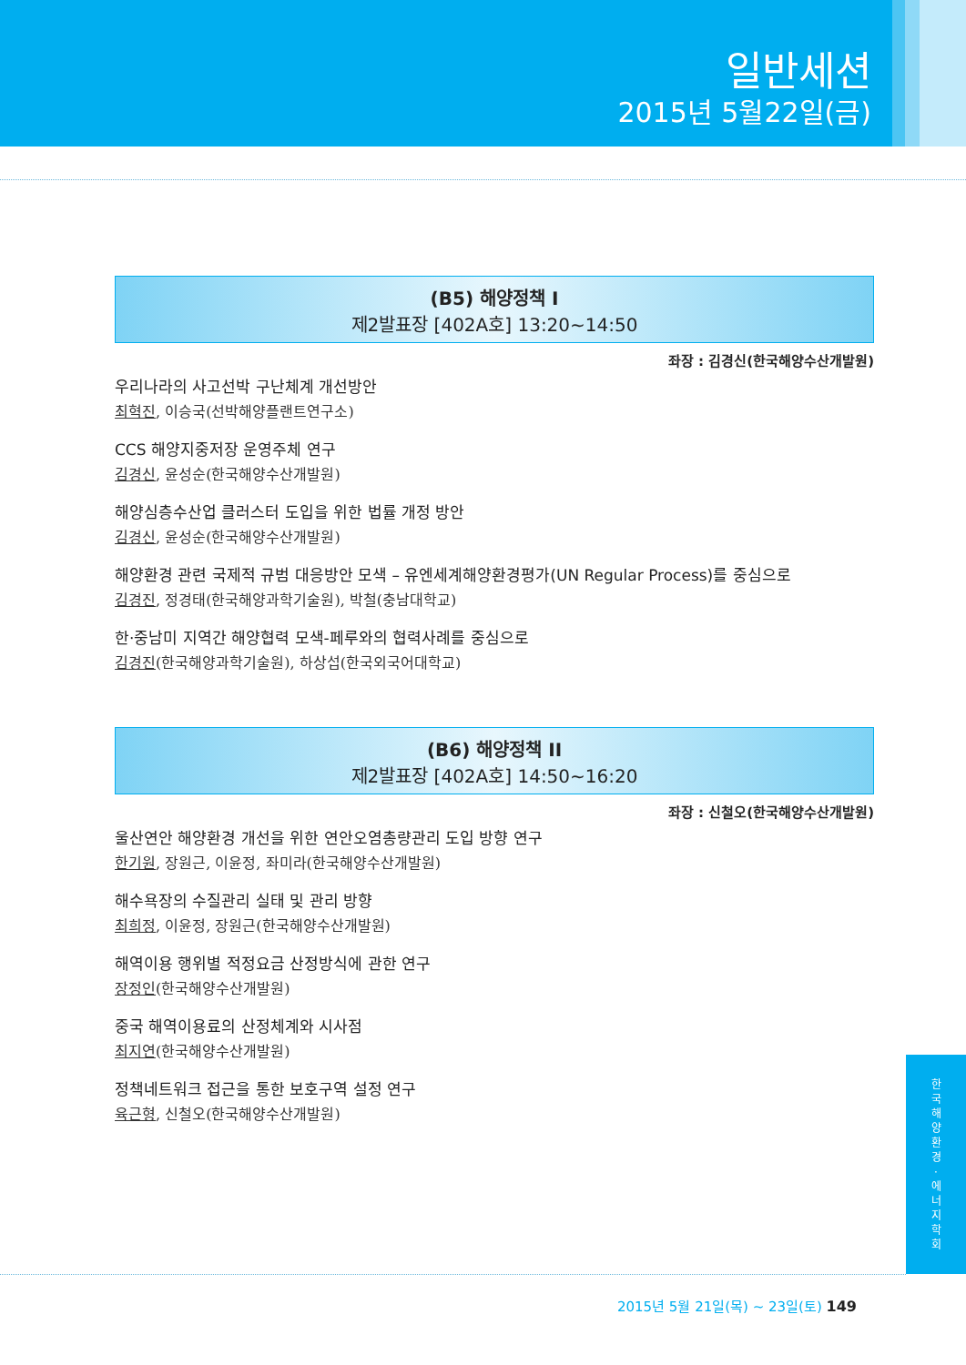일반세션
2015년 5월22일(금)
(B5) 해양정책 I
제2발표장 [402A호] 13:20~14:50
좌장 : 김경신(한국해양수산개발원)
우리나라의 사고선박 구난체계 개선방안
최혁진, 이승국(선박해양플랜트연구소)
CCS 해양지중저장 운영주체 연구
김경신, 윤성순(한국해양수산개발원)
해양심층수산업 클러스터 도입을 위한 법률 개정 방안
김경신, 윤성순(한국해양수산개발원)
해양환경 관련 국제적 규범 대응방안 모색 – 유엔세계해양환경평가(UN Regular Process)를 중심으로
김경진, 정경태(한국해양과학기술원), 박철(충남대학교)
한·중남미 지역간 해양협력 모색-페루와의 협력사례를 중심으로
김경진(한국해양과학기술원), 하상섭(한국외국어대학교)
(B6) 해양정책 II
제2발표장 [402A호] 14:50~16:20
좌장 : 신철오(한국해양수산개발원)
울산연안 해양환경 개선을 위한 연안오염총량관리 도입 방향 연구
한기원, 장원근, 이윤정, 좌미라(한국해양수산개발원)
해수욕장의 수질관리 실태 및 관리 방향
최희정, 이윤정, 장원근(한국해양수산개발원)
해역이용 행위별 적정요금 산정방식에 관한 연구
장정인(한국해양수산개발원)
중국 해역이용료의 산정체계와 시사점
최지연(한국해양수산개발원)
정책네트워크 접근을 통한 보호구역 설정 연구
육근형, 신철오(한국해양수산개발원)
한
국
해
양
환
경
·
에
너
지
학
회
2015년 5월 21일(목) ~ 23일(토) 149